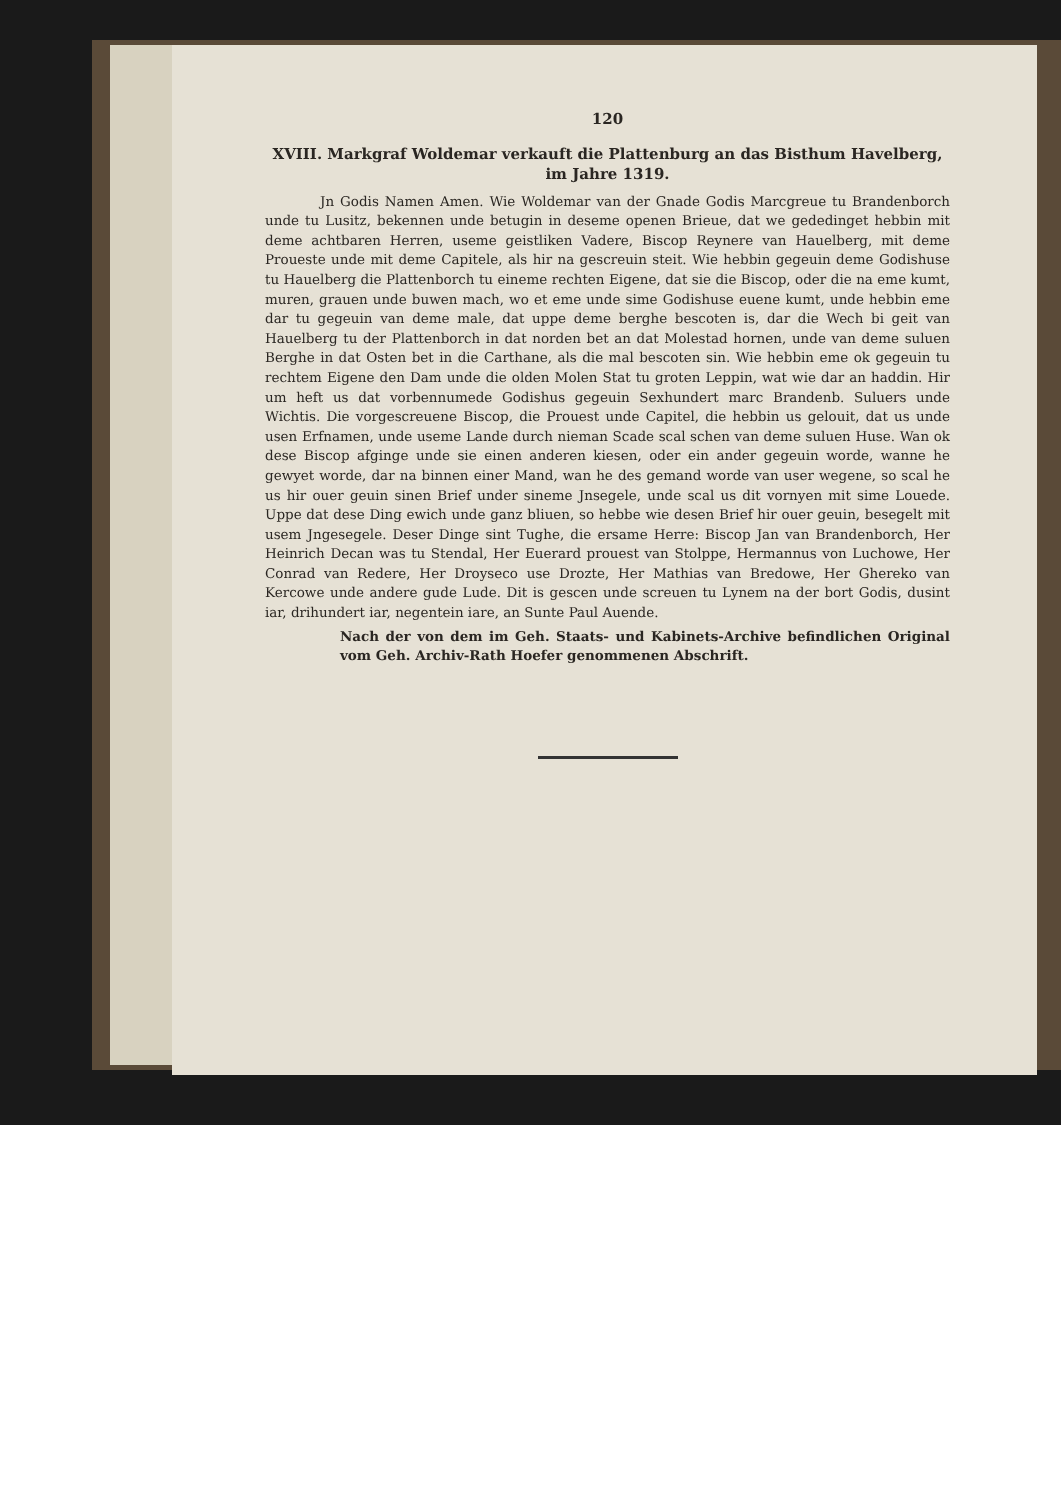120
XVIII. Markgraf Woldemar verkauft die Plattenburg an das Bisthum Havelberg, im Jahre 1319.
Jn Godis Namen Amen. Wie Woldemar van der Gnade Godis Marcgreue tu Brandenborch unde tu Lusitz, bekennen unde betugin in deseme openen Brieue, dat we gededinget hebbin mit deme achtbaren Herren, useme geistliken Vadere, Biscop Reynere van Hauelberg, mit deme Proueste unde mit deme Capitele, als hir na gescreuin steit. Wie hebbin gegeuin deme Godishuse tu Hauelberg die Plattenborch tu eineme rechten Eigene, dat sie die Biscop, oder die na eme kumt, muren, grauen unde buwen mach, wo et eme unde sime Godishuse euene kumt, unde hebbin eme dar tu gegeuin van deme male, dat uppe deme berghe bescoten is, dar die Wech bi geit van Hauelberg tu der Plattenborch in dat norden bet an dat Molestad hornen, unde van deme suluen Berghe in dat Osten bet in die Carthane, als die mal bescoten sin. Wie hebbin eme ok gegeuin tu rechtem Eigene den Dam unde die olden Molen Stat tu groten Leppin, wat wie dar an haddin. Hir um heft us dat vorbennumede Godishus gegeuin Sexhundert marc Brandenb. Suluers unde Wichtis. Die vorgescreuene Biscop, die Prouest unde Capitel, die hebbin us gelouit, dat us unde usen Erfnamen, unde useme Lande durch nieman Scade scal schen van deme suluen Huse. Wan ok dese Biscop afginge unde sie einen anderen kiesen, oder ein ander gegeuin worde, wanne he gewyet worde, dar na binnen einer Mand, wan he des gemand worde van user wegene, so scal he us hir ouer geuin sinen Brief under sineme Jnsegele, unde scal us dit vornyen mit sime Louede. Uppe dat dese Ding ewich unde ganz bliuen, so hebbe wie desen Brief hir ouer geuin, besegelt mit usem Jngesegele. Deser Dinge sint Tughe, die ersame Herre: Biscop Jan van Brandenborch, Her Heinrich Decan was tu Stendal, Her Euerard prouest van Stolppe, Hermannus von Luchowe, Her Conrad van Redere, Her Droyseco use Drozte, Her Mathias van Bredowe, Her Ghereko van Kercowe unde andere gude Lude. Dit is gescen unde screuen tu Lynem na der bort Godis, dusint iar, drihundert iar, negentein iare, an Sunte Paul Auende.
Nach der von dem im Geh. Staats- und Kabinets-Archive befindlichen Original vom Geh. Archiv-Rath Hoefer genommenen Abschrift.